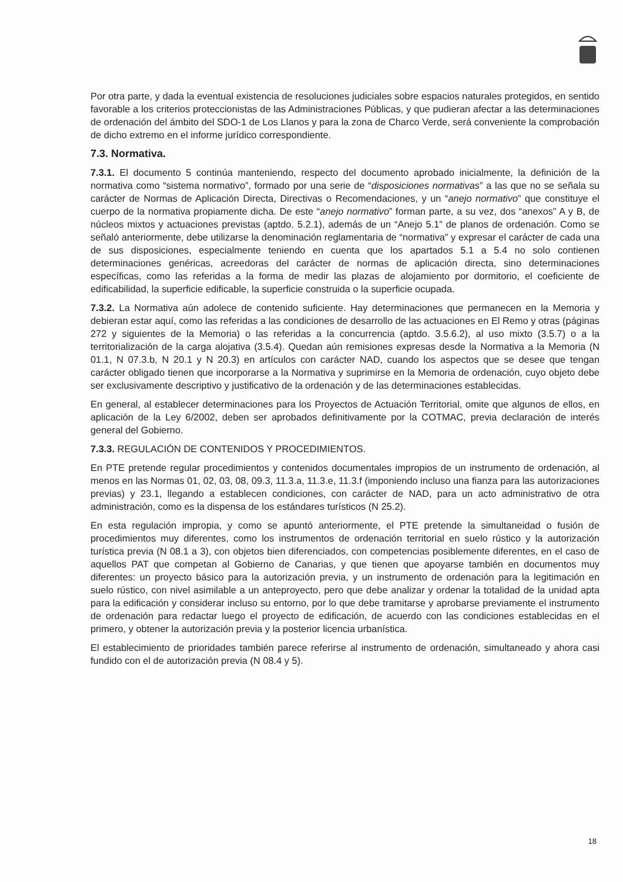Por otra parte, y dada la eventual existencia de resoluciones judiciales sobre espacios naturales protegidos, en sentido favorable a los criterios proteccionistas de las Administraciones Públicas, y que pudieran afectar a las determinaciones de ordenación del ámbito del SDO-1 de Los Llanos y para la zona de Charco Verde, será conveniente la comprobación de dicho extremo en el informe jurídico correspondiente.
7.3. Normativa.
7.3.1. El documento 5 continúa manteniendo, respecto del documento aprobado inicialmente, la definición de la normativa como “sistema normativo”, formado por una serie de “disposiciones normativas” a las que no se señala su carácter de Normas de Aplicación Directa, Directivas o Recomendaciones, y un “anejo normativo” que constituye el cuerpo de la normativa propiamente dicha. De este “anejo normativo” forman parte, a su vez, dos “anexos” A y B, de núcleos mixtos y actuaciones previstas (aptdo. 5.2.1), además de un “Anejo 5.1” de planos de ordenación. Como se señaló anteriormente, debe utilizarse la denominación reglamentaria de “normativa” y expresar el carácter de cada una de sus disposiciones, especialmente teniendo en cuenta que los apartados 5.1 a 5.4 no solo contienen determinaciones genéricas, acreedoras del carácter de normas de aplicación directa, sino determinaciones específicas, como las referidas a la forma de medir las plazas de alojamiento por dormitorio, el coeficiente de edificabilidad, la superficie edificable, la superficie construida o la superficie ocupada.
7.3.2. La Normativa aún adolece de contenido suficiente. Hay determinaciones que permanecen en la Memoria y debieran estar aquí, como las referidas a las condiciones de desarrollo de las actuaciones en El Remo y otras (páginas 272 y siguientes de la Memoria) o las referidas a la concurrencia (aptdo. 3.5.6.2), al uso mixto (3.5.7) o a la territorialización de la carga alojativa (3.5.4). Quedan aún remisiones expresas desde la Normativa a la Memoria (N 01.1, N 07.3.b, N 20.1 y N 20.3) en artículos con carácter NAD, cuando los aspectos que se desee que tengan carácter obligado tienen que incorporarse a la Normativa y suprimirse en la Memoria de ordenación, cuyo objeto debe ser exclusivamente descriptivo y justificativo de la ordenación y de las determinaciones establecidas.
En general, al establecer determinaciones para los Proyectos de Actuación Territorial, omite que algunos de ellos, en aplicación de la Ley 6/2002, deben ser aprobados definitivamente por la COTMAC, previa declaración de interés general del Gobierno.
7.3.3. REGULACIÓN DE CONTENIDOS Y PROCEDIMIENTOS.
En PTE pretende regular procedimientos y contenidos documentales impropios de un instrumento de ordenación, al menos en las Normas 01, 02, 03, 08, 09.3, 11.3.a, 11.3.e, 11.3.f (imponiendo incluso una fianza para las autorizaciones previas) y 23.1, llegando a establecen condiciones, con carácter de NAD, para un acto administrativo de otra administración, como es la dispensa de los estándares turísticos (N 25.2).
En esta regulación impropia, y como se apuntó anteriormente, el PTE pretende la simultaneidad o fusión de procedimientos muy diferentes, como los instrumentos de ordenación territorial en suelo rústico y la autorización turística previa (N 08.1 a 3), con objetos bien diferenciados, con competencias posiblemente diferentes, en el caso de aquellos PAT que competan al Gobierno de Canarias, y que tienen que apoyarse también en documentos muy diferentes: un proyecto básico para la autorización previa, y un instrumento de ordenación para la legitimación en suelo rústico, con nivel asimilable a un anteproyecto, pero que debe analizar y ordenar la totalidad de la unidad apta para la edificación y considerar incluso su entorno, por lo que debe tramitarse y aprobarse previamente el instrumento de ordenación para redactar luego el proyecto de edificación, de acuerdo con las condiciones establecidas en el primero, y obtener la autorización previa y la posterior licencia urbanística.
El establecimiento de prioridades también parece referirse al instrumento de ordenación, simultaneado y ahora casi fundido con el de autorización previa (N 08.4 y 5).
18